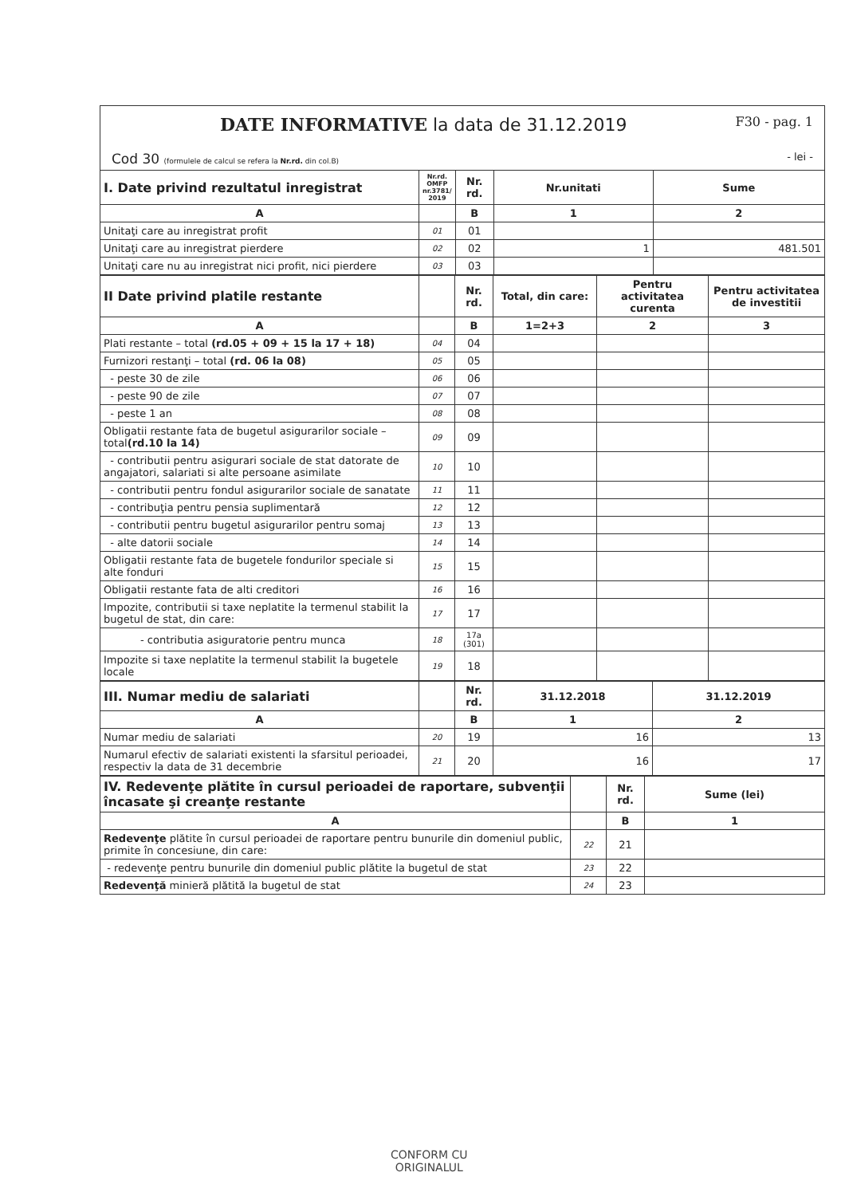DATE INFORMATIVE la data de 31.12.2019 F30 - pag. 1
Cod 30 (formulele de calcul se refera la Nr.rd. din col.B) - lei -
| I. Date privind rezultatul inregistrat | Nr.rd. OMFP nr.3781/ 2019 | Nr. rd. | Nr.unitati | Sume |
| --- | --- | --- | --- | --- |
| A | | B | 1 | 2 |
| Unitaţi care au inregistrat profit | 01 | 01 | | |
| Unitaţi care au inregistrat pierdere | 02 | 02 | 1 | 481.501 |
| Unitaţi care nu au inregistrat nici profit, nici pierdere | 03 | 03 | | |
| II Date privind platile restante | | Nr. rd. | Total, din care: | Pentru activitatea curenta | Pentru activitatea de investitii |
| A | | B | 1=2+3 | 2 | 3 |
| Plati restante – total (rd.05 + 09 + 15 la 17 + 18) | 04 | 04 | | | |
| Furnizori restanţi – total (rd. 06 la 08) | 05 | 05 | | | |
| - peste 30 de zile | 06 | 06 | | | |
| - peste 90 de zile | 07 | 07 | | | |
| - peste 1 an | 08 | 08 | | | |
| Obligatii restante fata de bugetul asigurarilor sociale – total (rd.10 la 14) | 09 | 09 | | | |
| - contributii pentru asigurari sociale de stat datorate de angajatori, salariati si alte persoane asimilate | 10 | 10 | | | |
| - contributii pentru fondul asigurarilor sociale de sanatate | 11 | 11 | | | |
| - contribuţia pentru pensia suplimentară | 12 | 12 | | | |
| - contributii pentru bugetul asigurarilor pentru somaj | 13 | 13 | | | |
| - alte datorii sociale | 14 | 14 | | | |
| Obligatii restante fata de bugetele fondurilor speciale si alte fonduri | 15 | 15 | | | |
| Obligatii restante fata de alti creditori | 16 | 16 | | | |
| Impozite, contributii si taxe neplatite la termenul stabilit la bugetul de stat, din care: | 17 | 17 | | | |
| - contributia asiguratorie pentru munca | 18 | 17a (301) | | | |
| Impozite si taxe neplatite la termenul stabilit la bugetele locale | 19 | 18 | | | |
| III. Numar mediu de salariati | | Nr. rd. | 31.12.2018 | 31.12.2019 |
| A | | B | 1 | 2 |
| Numar mediu de salariati | 20 | 19 | 16 | 13 |
| Numarul efectiv de salariati existenti la sfarsitul perioadei, respectiv la data de 31 decembrie | 21 | 20 | 16 | 17 |
| IV. Redevenţe plătite în cursul perioadei de raportare, subvenţii încasate şi creanţe restante | | Nr. rd. | Sume (lei) |
| A | | B | 1 |
| Redevenţe plătite în cursul perioadei de raportare pentru bunurile din domeniul public, primite în concesiune, din care: | 22 | 21 | |
| - redevenţe pentru bunurile din domeniul public plătite la bugetul de stat | 23 | 22 | |
| Redevenţă minieră plătită la bugetul de stat | 24 | 23 | |
CONFORM CU
ORIGINALUL